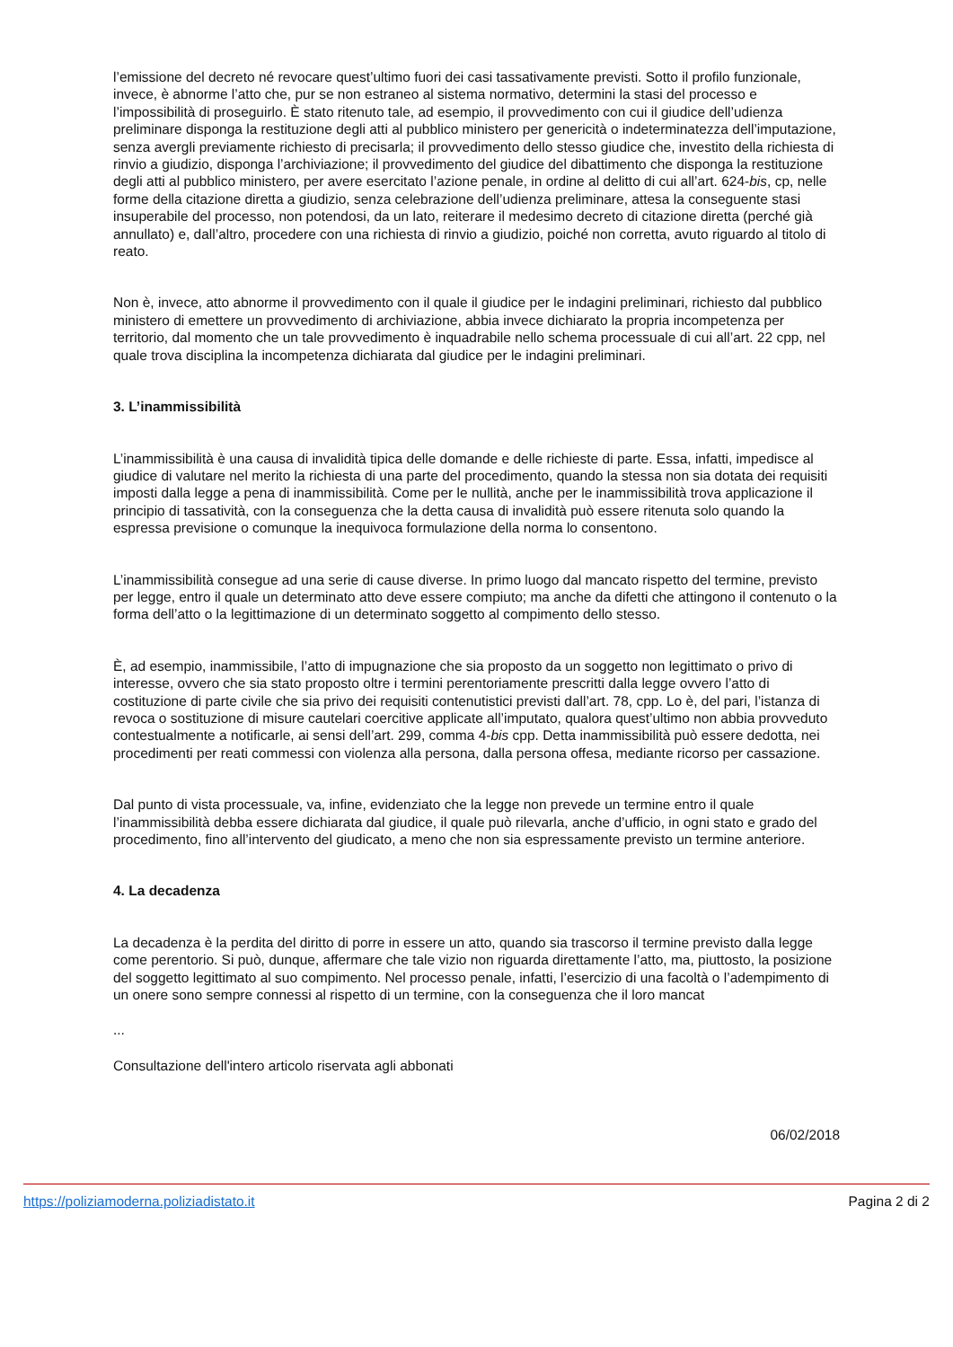l’emissione del decreto né revocare quest’ultimo fuori dei casi tassativamente previsti. Sotto il profilo funzionale, invece, è abnorme l’atto che, pur se non estraneo al sistema normativo, determini la stasi del processo e l’impossibilità di proseguirlo. È stato ritenuto tale, ad esempio, il provvedimento con cui il giudice dell’udienza preliminare disponga la restituzione degli atti al pubblico ministero per genericità o indeterminatezza dell’imputazione, senza avergli previamente richiesto di precisarla; il provvedimento dello stesso giudice che, investito della richiesta di rinvio a giudizio, disponga l’archiviazione; il provvedimento del giudice del dibattimento che disponga la restituzione degli atti al pubblico ministero, per avere esercitato l’azione penale, in ordine al delitto di cui all’art. 624-bis, cp, nelle forme della citazione diretta a giudizio, senza celebrazione dell’udienza preliminare, attesa la conseguente stasi insuperabile del processo, non potendosi, da un lato, reiterare il medesimo decreto di citazione diretta (perché già annullato) e, dall’altro, procedere con una richiesta di rinvio a giudizio, poiché non corretta, avuto riguardo al titolo di reato.
Non è, invece, atto abnorme il provvedimento con il quale il giudice per le indagini preliminari, richiesto dal pubblico ministero di emettere un provvedimento di archiviazione, abbia invece dichiarato la propria incompetenza per territorio, dal momento che un tale provvedimento è inquadrabile nello schema processuale di cui all’art. 22 cpp, nel quale trova disciplina la incompetenza dichiarata dal giudice per le indagini preliminari.
3. L’inammissibilità
L’inammissibilità è una causa di invalidità tipica delle domande e delle richieste di parte. Essa, infatti, impedisce al giudice di valutare nel merito la richiesta di una parte del procedimento, quando la stessa non sia dotata dei requisiti imposti dalla legge a pena di inammissibilità. Come per le nullità, anche per le inammissibilità trova applicazione il principio di tassatività, con la conseguenza che la detta causa di invalidità può essere ritenuta solo quando la espressa previsione o comunque la inequivoca formulazione della norma lo consentono.
L’inammissibilità consegue ad una serie di cause diverse. In primo luogo dal mancato rispetto del termine, previsto per legge, entro il quale un determinato atto deve essere compiuto; ma anche da difetti che attingono il contenuto o la forma dell’atto o la legittimazione di un determinato soggetto al compimento dello stesso.
È, ad esempio, inammissibile, l’atto di impugnazione che sia proposto da un soggetto non legittimato o privo di interesse, ovvero che sia stato proposto oltre i termini perentoriamente prescritti dalla legge ovvero l’atto di costituzione di parte civile che sia privo dei requisiti contenutistici previsti dall’art. 78, cpp. Lo è, del pari, l’istanza di revoca o sostituzione di misure cautelari coercitive applicate all’imputato, qualora quest’ultimo non abbia provveduto contestualmente a notificarle, ai sensi dell’art. 299, comma 4-bis cpp. Detta inammissibilità può essere dedotta, nei procedimenti per reati commessi con violenza alla persona, dalla persona offesa, mediante ricorso per cassazione.
Dal punto di vista processuale, va, infine, evidenziato che la legge non prevede un termine entro il quale l’inammissibilità debba essere dichiarata dal giudice, il quale può rilevarla, anche d’ufficio, in ogni stato e grado del procedimento, fino all’intervento del giudicato, a meno che non sia espressamente previsto un termine anteriore.
4. La decadenza
La decadenza è la perdita del diritto di porre in essere un atto, quando sia trascorso il termine previsto dalla legge come perentorio. Si può, dunque, affermare che tale vizio non riguarda direttamente l’atto, ma, piuttosto, la posizione del soggetto legittimato al suo compimento. Nel processo penale, infatti, l’esercizio di una facoltà o l’adempimento di un onere sono sempre connessi al rispetto di un termine, con la conseguenza che il loro mancat
...
Consultazione dell'intero articolo riservata agli abbonati
06/02/2018
https://poliziamoderna.poliziadistato.it Pagina 2 di 2